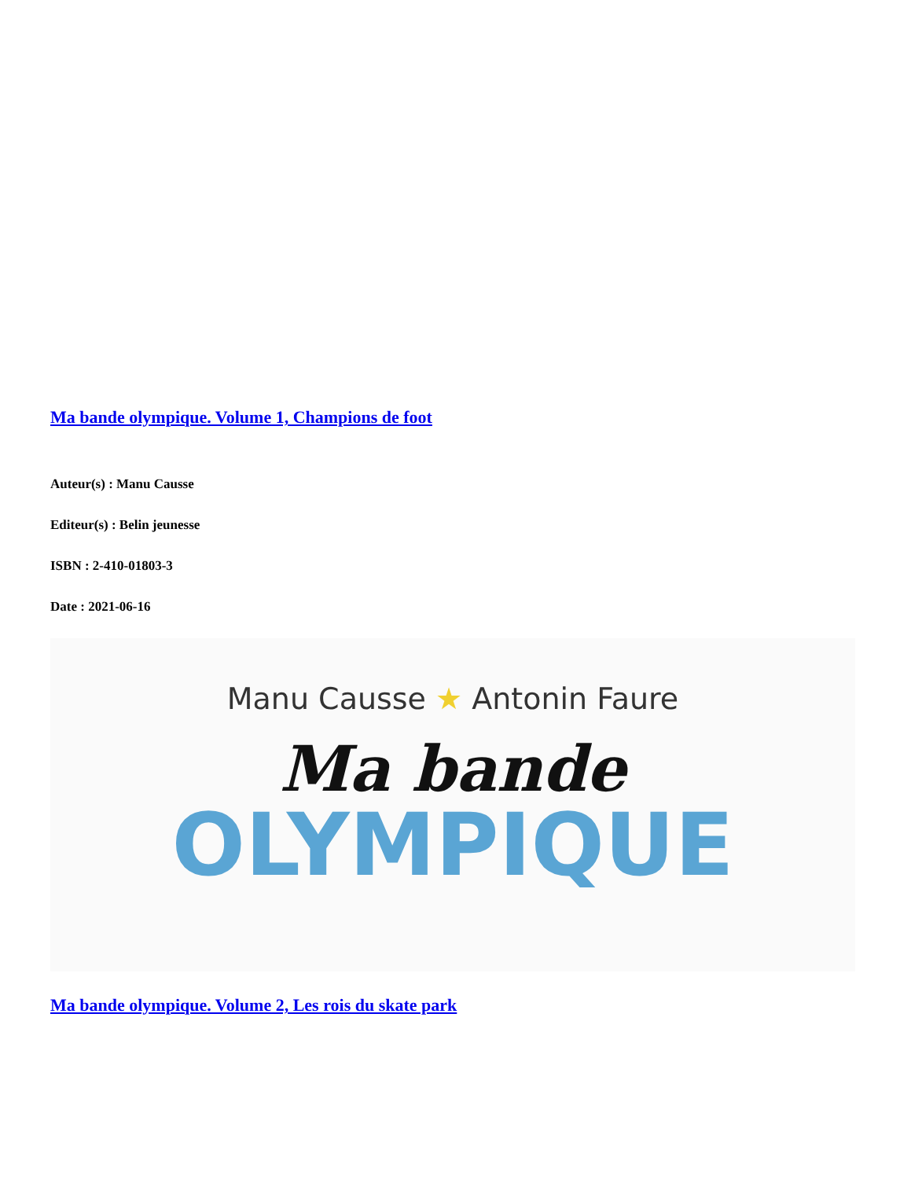Ma bande olympique. Volume 1, Champions de foot
Auteur(s) : Manu Causse
Editeur(s) : Belin jeunesse
ISBN : 2-410-01803-3
Date : 2021-06-16
Manu Causse ★ Antonin Faure
Ma bande
OLYMPIQUE
Ma bande olympique. Volume 2, Les rois du skate park